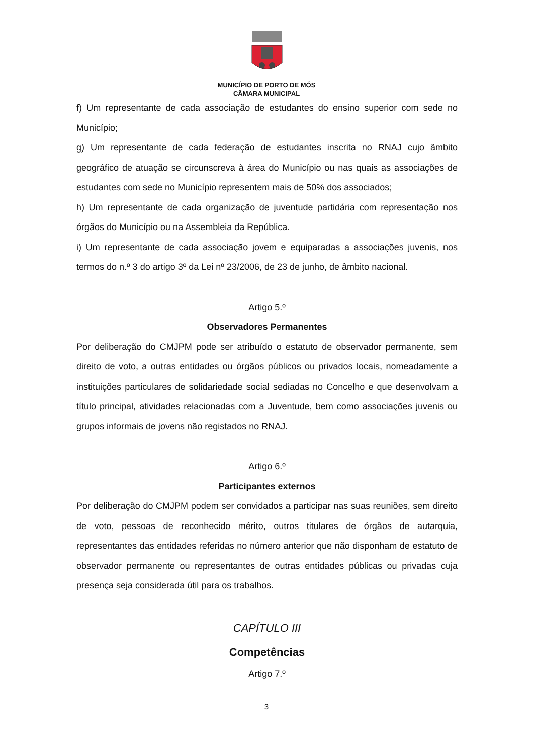MUNICÍPIO DE PORTO DE MÓS
CÂMARA MUNICIPAL
f) Um representante de cada associação de estudantes do ensino superior com sede no Município;
g) Um representante de cada federação de estudantes inscrita no RNAJ cujo âmbito geográfico de atuação se circunscreva à área do Município ou nas quais as associações de estudantes com sede no Município representem mais de 50% dos associados;
h) Um representante de cada organização de juventude partidária com representação nos órgãos do Município ou na Assembleia da República.
i) Um representante de cada associação jovem e equiparadas a associações juvenis, nos termos do n.º 3 do artigo 3º da Lei nº 23/2006, de 23 de junho, de âmbito nacional.
Artigo 5.º
Observadores Permanentes
Por deliberação do CMJPM pode ser atribuído o estatuto de observador permanente, sem direito de voto, a outras entidades ou órgãos públicos ou privados locais, nomeadamente a instituições particulares de solidariedade social sediadas no Concelho e que desenvolvam a título principal, atividades relacionadas com a Juventude, bem como associações juvenis ou grupos informais de jovens não registados no RNAJ.
Artigo 6.º
Participantes externos
Por deliberação do CMJPM podem ser convidados a participar nas suas reuniões, sem direito de voto, pessoas de reconhecido mérito, outros titulares de órgãos de autarquia, representantes das entidades referidas no número anterior que não disponham de estatuto de observador permanente ou representantes de outras entidades públicas ou privadas cuja presença seja considerada útil para os trabalhos.
CAPÍTULO III
Competências
Artigo 7.º
3